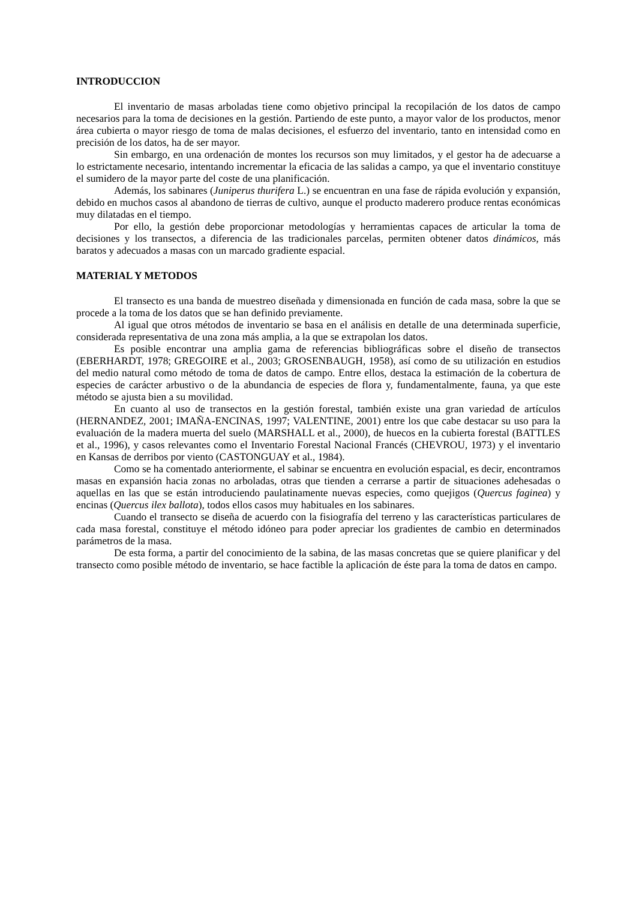INTRODUCCION
El inventario de masas arboladas tiene como objetivo principal la recopilación de los datos de campo necesarios para la toma de decisiones en la gestión. Partiendo de este punto, a mayor valor de los productos, menor área cubierta o mayor riesgo de toma de malas decisiones, el esfuerzo del inventario, tanto en intensidad como en precisión de los datos, ha de ser mayor.
Sin embargo, en una ordenación de montes los recursos son muy limitados, y el gestor ha de adecuarse a lo estrictamente necesario, intentando incrementar la eficacia de las salidas a campo, ya que el inventario constituye el sumidero de la mayor parte del coste de una planificación.
Además, los sabinares (Juniperus thurifera L.) se encuentran en una fase de rápida evolución y expansión, debido en muchos casos al abandono de tierras de cultivo, aunque el producto maderero produce rentas económicas muy dilatadas en el tiempo.
Por ello, la gestión debe proporcionar metodologías y herramientas capaces de articular la toma de decisiones y los transectos, a diferencia de las tradicionales parcelas, permiten obtener datos dinámicos, más baratos y adecuados a masas con un marcado gradiente espacial.
MATERIAL Y METODOS
El transecto es una banda de muestreo diseñada y dimensionada en función de cada masa, sobre la que se procede a la toma de los datos que se han definido previamente.
Al igual que otros métodos de inventario se basa en el análisis en detalle de una determinada superficie, considerada representativa de una zona más amplia, a la que se extrapolan los datos.
Es posible encontrar una amplia gama de referencias bibliográficas sobre el diseño de transectos (EBERHARDT, 1978; GREGOIRE et al., 2003; GROSENBAUGH, 1958), así como de su utilización en estudios del medio natural como método de toma de datos de campo. Entre ellos, destaca la estimación de la cobertura de especies de carácter arbustivo o de la abundancia de especies de flora y, fundamentalmente, fauna, ya que este método se ajusta bien a su movilidad.
En cuanto al uso de transectos en la gestión forestal, también existe una gran variedad de artículos (HERNANDEZ, 2001; IMAÑA-ENCINAS, 1997; VALENTINE, 2001) entre los que cabe destacar su uso para la evaluación de la madera muerta del suelo (MARSHALL et al., 2000), de huecos en la cubierta forestal (BATTLES et al., 1996), y casos relevantes como el Inventario Forestal Nacional Francés (CHEVROU, 1973) y el inventario en Kansas de derribos por viento (CASTONGUAY et al., 1984).
Como se ha comentado anteriormente, el sabinar se encuentra en evolución espacial, es decir, encontramos masas en expansión hacia zonas no arboladas, otras que tienden a cerrarse a partir de situaciones adehesadas o aquellas en las que se están introduciendo paulatinamente nuevas especies, como quejigos (Quercus faginea) y encinas (Quercus ilex ballota), todos ellos casos muy habituales en los sabinares.
Cuando el transecto se diseña de acuerdo con la fisiografía del terreno y las características particulares de cada masa forestal, constituye el método idóneo para poder apreciar los gradientes de cambio en determinados parámetros de la masa.
De esta forma, a partir del conocimiento de la sabina, de las masas concretas que se quiere planificar y del transecto como posible método de inventario, se hace factible la aplicación de éste para la toma de datos en campo.